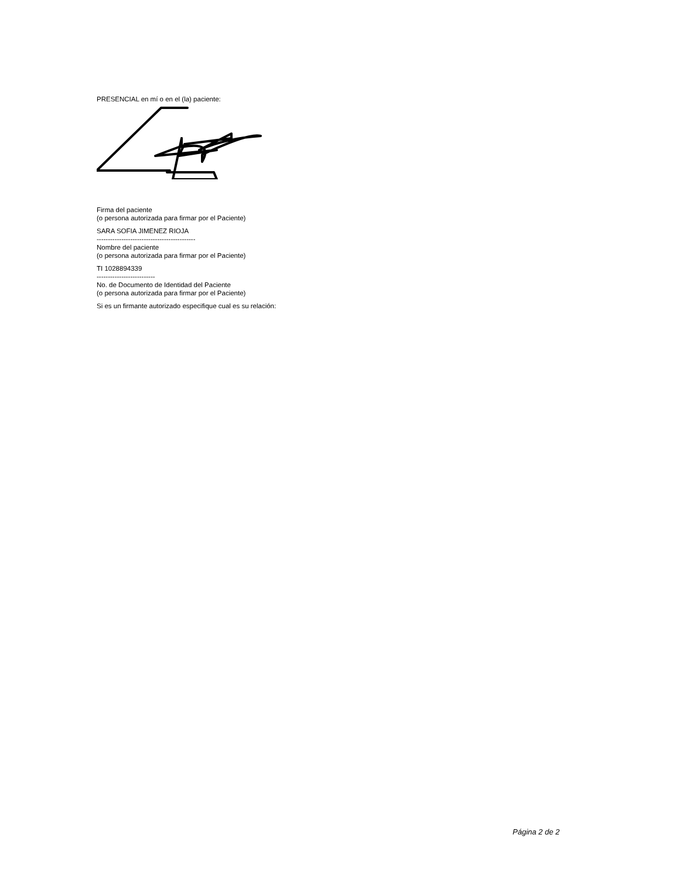PRESENCIAL en mí o en el (la) paciente:
Firma del paciente
(o persona autorizada para firmar por el Paciente)
SARA SOFIA JIMENEZ RIOJA
--------------------------------------------
Nombre del paciente
(o persona autorizada para firmar por el Paciente)
TI 1028894339
--------------------------
No. de Documento de Identidad del Paciente
(o persona autorizada para firmar por el Paciente)
Si es un firmante autorizado especifique cual es su relación:
Página 2 de 2